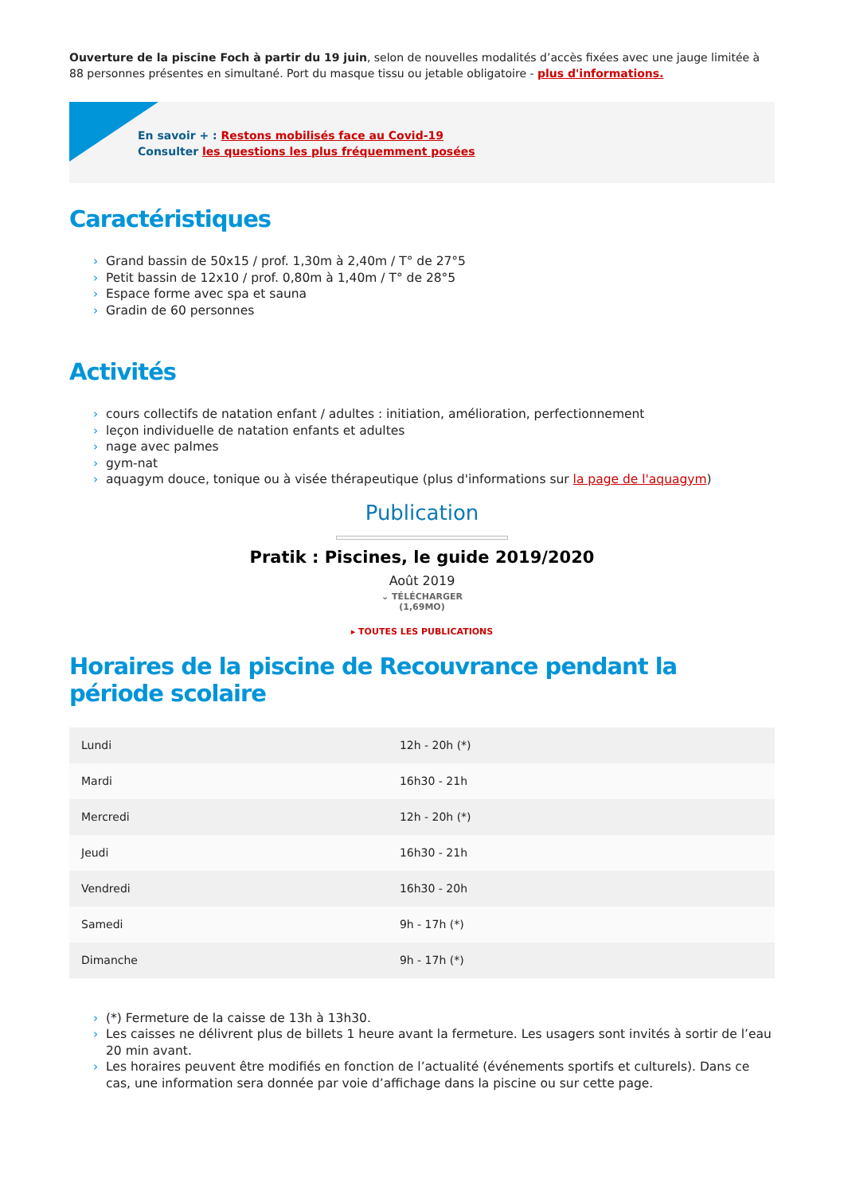Ouverture de la piscine Foch à partir du 19 juin, selon de nouvelles modalités d’accès fixées avec une jauge limitée à 88 personnes présentes en simultané. Port du masque tissu ou jetable obligatoire - plus d'informations.
En savoir + : Restons mobilisés face au Covid-19
Consulter les questions les plus fréquemment posées
Caractéristiques
› Grand bassin de 50x15 / prof. 1,30m à 2,40m / T° de 27°5
› Petit bassin de 12x10 / prof. 0,80m à 1,40m / T° de 28°5
› Espace forme avec spa et sauna
› Gradin de 60 personnes
Activités
› cours collectifs de natation enfant / adultes : initiation, amélioration, perfectionnement
› leçon individuelle de natation enfants et adultes
› nage avec palmes
› gym-nat
› aquagym douce, tonique ou à visée thérapeutique (plus d'informations sur la page de l'aquagym)
Publication
Pratik : Piscines, le guide 2019/2020
Août 2019
⌄ TÉLÉCHARGER
(1,69MO)
▸ TOUTES LES PUBLICATIONS
Horaires de la piscine de Recouvrance pendant la période scolaire
| Lundi | 12h - 20h (*) |
| Mardi | 16h30 - 21h |
| Mercredi | 12h - 20h (*) |
| Jeudi | 16h30 - 21h |
| Vendredi | 16h30 - 20h |
| Samedi | 9h - 17h (*) |
| Dimanche | 9h - 17h (*) |
› (*) Fermeture de la caisse de 13h à 13h30.
› Les caisses ne délivrent plus de billets 1 heure avant la fermeture. Les usagers sont invités à sortir de l’eau 20 min avant.
› Les horaires peuvent être modifiés en fonction de l’actualité (événements sportifs et culturels). Dans ce cas, une information sera donnée par voie d’affichage dans la piscine ou sur cette page.